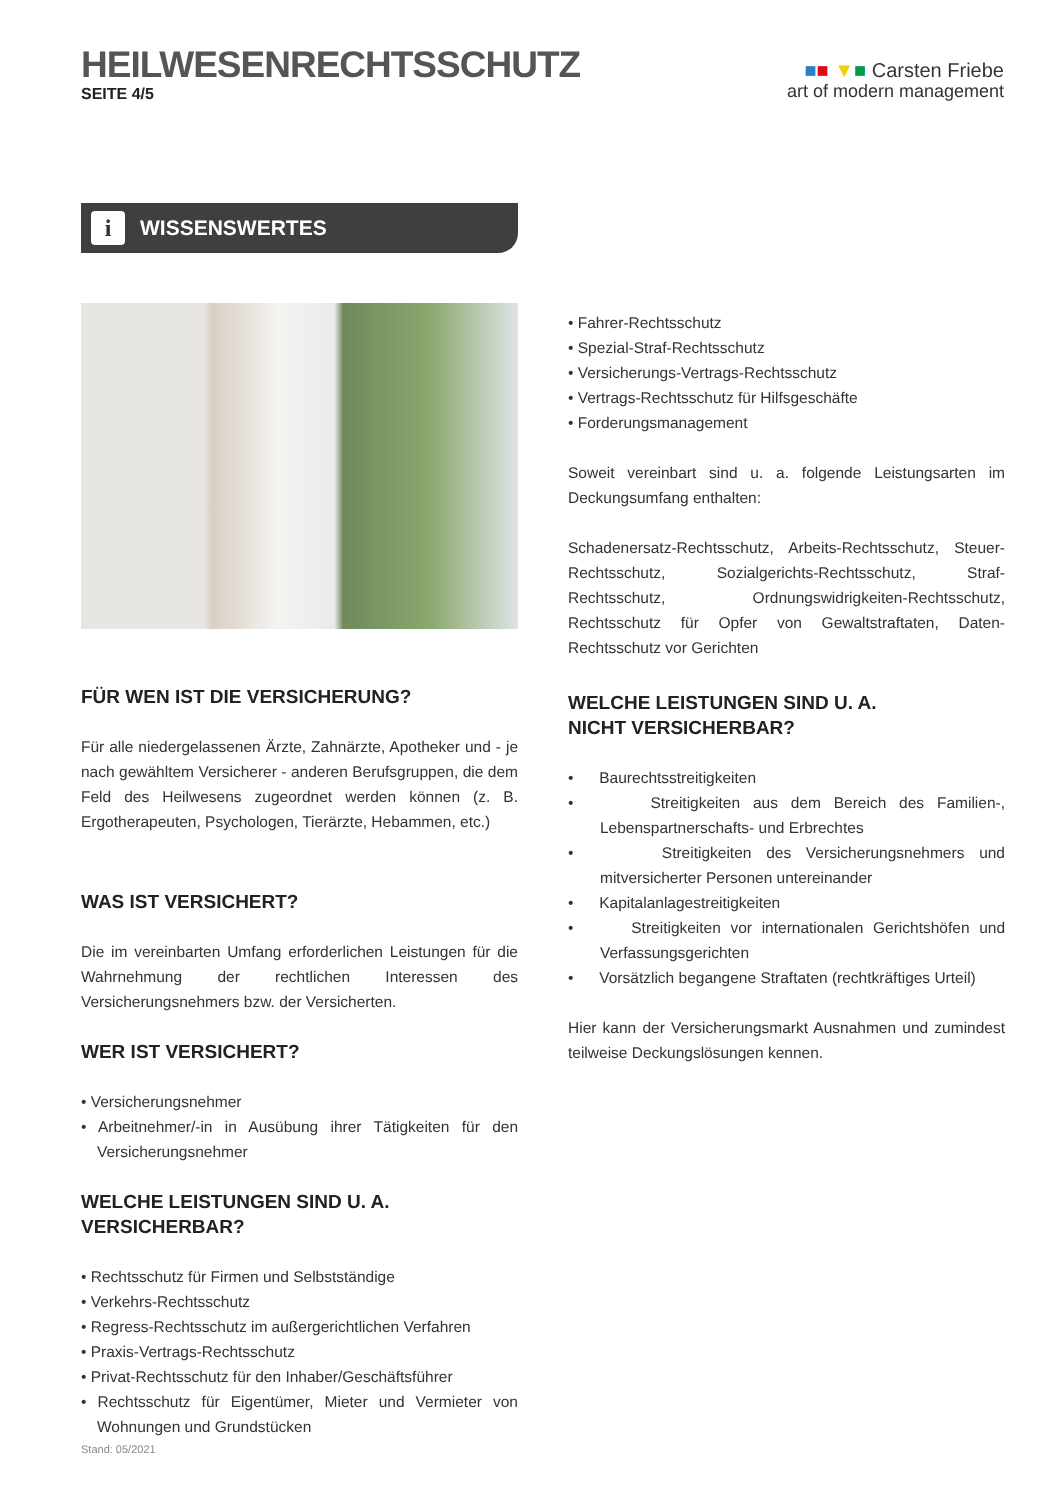HEILWESENRECHTSSCHUTZ
SEITE 4/5
■■ ▼■ Carsten Friebe
art of modern management
i WISSENSWERTES
FÜR WEN IST DIE VERSICHERUNG?
Für alle niedergelassenen Ärzte, Zahnärzte, Apotheker und - je nach gewähltem Versicherer - anderen Berufsgruppen, die dem Feld des Heilwesens zugeordnet werden können (z. B. Ergotherapeuten, Psychologen, Tierärzte, Hebammen, etc.)
WAS IST VERSICHERT?
Die im vereinbarten Umfang erforderlichen Leistungen für die Wahrnehmung der rechtlichen Interessen des Versicherungsnehmers bzw. der Versicherten.
WER IST VERSICHERT?
• Versicherungsnehmer
• Arbeitnehmer/-in in Ausübung ihrer Tätigkeiten für den Versicherungsnehmer
WELCHE LEISTUNGEN SIND U. A. VERSICHERBAR?
• Rechtsschutz für Firmen und Selbstständige
• Verkehrs-Rechtsschutz
• Regress-Rechtsschutz im außergerichtlichen Verfahren
• Praxis-Vertrags-Rechtsschutz
• Privat-Rechtsschutz für den Inhaber/Geschäftsführer
• Rechtsschutz für Eigentümer, Mieter und Vermieter von Wohnungen und Grundstücken
• Fahrer-Rechtsschutz
• Spezial-Straf-Rechtsschutz
• Versicherungs-Vertrags-Rechtsschutz
• Vertrags-Rechtsschutz für Hilfsgeschäfte
• Forderungsmanagement
Soweit vereinbart sind u. a. folgende Leistungsarten im Deckungsumfang enthalten:
Schadenersatz-Rechtsschutz, Arbeits-Rechtsschutz, Steuer-Rechtsschutz, Sozialgerichts-Rechtsschutz, Straf-Rechtsschutz, Ordnungswidrigkeiten-Rechtsschutz, Rechtsschutz für Opfer von Gewaltstraftaten, Daten-Rechtsschutz vor Gerichten
WELCHE LEISTUNGEN SIND U. A.
NICHT VERSICHERBAR?
• Baurechtsstreitigkeiten
• Streitigkeiten aus dem Bereich des Familien-, Lebenspartnerschafts- und Erbrechtes
• Streitigkeiten des Versicherungsnehmers und mitversicherter Personen untereinander
• Kapitalanlagestreitigkeiten
• Streitigkeiten vor internationalen Gerichtshöfen und Verfassungsgerichten
• Vorsätzlich begangene Straftaten (rechtkräftiges Urteil)
Hier kann der Versicherungsmarkt Ausnahmen und zumindest teilweise Deckungslösungen kennen.
Stand: 05/2021